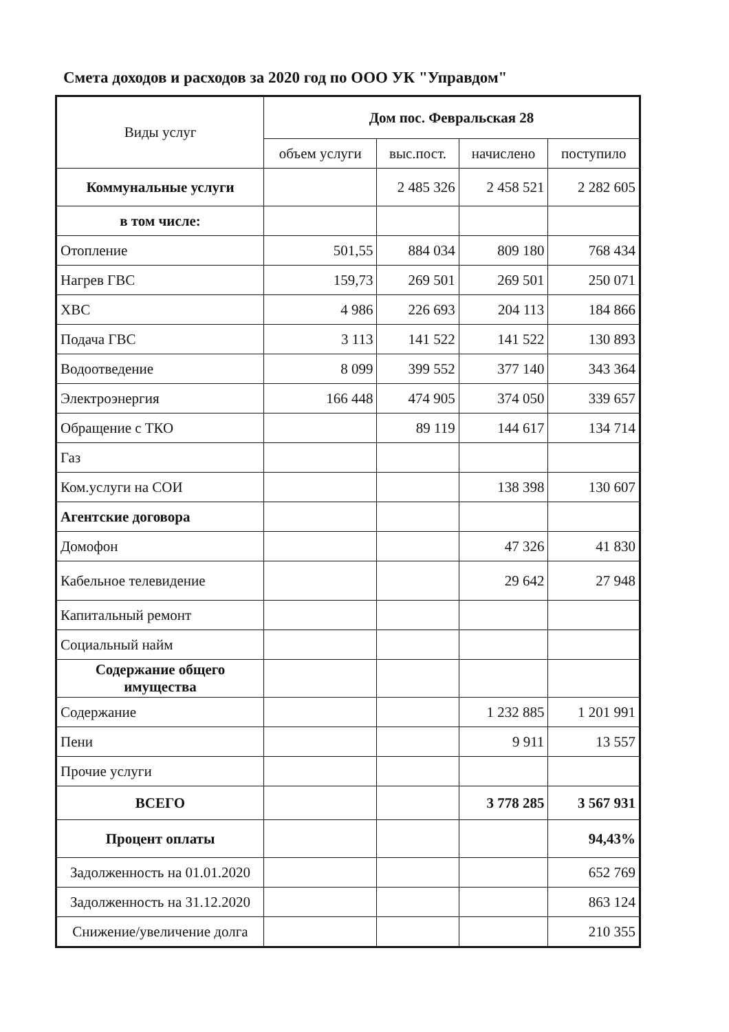Смета доходов и расходов за 2020 год по ООО УК "Управдом"
| Виды услуг | Дом пос. Февральская 28 | | | |
| --- | --- | --- | --- | --- |
| | объем услуги | выс.пост. | начислено | поступило |
| Коммунальные услуги | | 2 485 326 | 2 458 521 | 2 282 605 |
| в том числе: | | | | |
| Отопление | 501,55 | 884 034 | 809 180 | 768 434 |
| Нагрев ГВС | 159,73 | 269 501 | 269 501 | 250 071 |
| ХВС | 4 986 | 226 693 | 204 113 | 184 866 |
| Подача ГВС | 3 113 | 141 522 | 141 522 | 130 893 |
| Водоотведение | 8 099 | 399 552 | 377 140 | 343 364 |
| Электроэнергия | 166 448 | 474 905 | 374 050 | 339 657 |
| Обращение с ТКО | | 89 119 | 144 617 | 134 714 |
| Газ | | | | |
| Ком.услуги на СОИ | | | 138 398 | 130 607 |
| Агентские договора | | | | |
| Домофон | | | 47 326 | 41 830 |
| Кабельное телевидение | | | 29 642 | 27 948 |
| Капитальный ремонт | | | | |
| Социальный найм | | | | |
| Содержание общего имущества | | | | |
| Содержание | | | 1 232 885 | 1 201 991 |
| Пени | | | 9 911 | 13 557 |
| Прочие услуги | | | | |
| ВСЕГО | | | 3 778 285 | 3 567 931 |
| Процент оплаты | | | | 94,43% |
| Задолженность на 01.01.2020 | | | | 652 769 |
| Задолженность на 31.12.2020 | | | | 863 124 |
| Снижение/увеличение долга | | | | 210 355 |